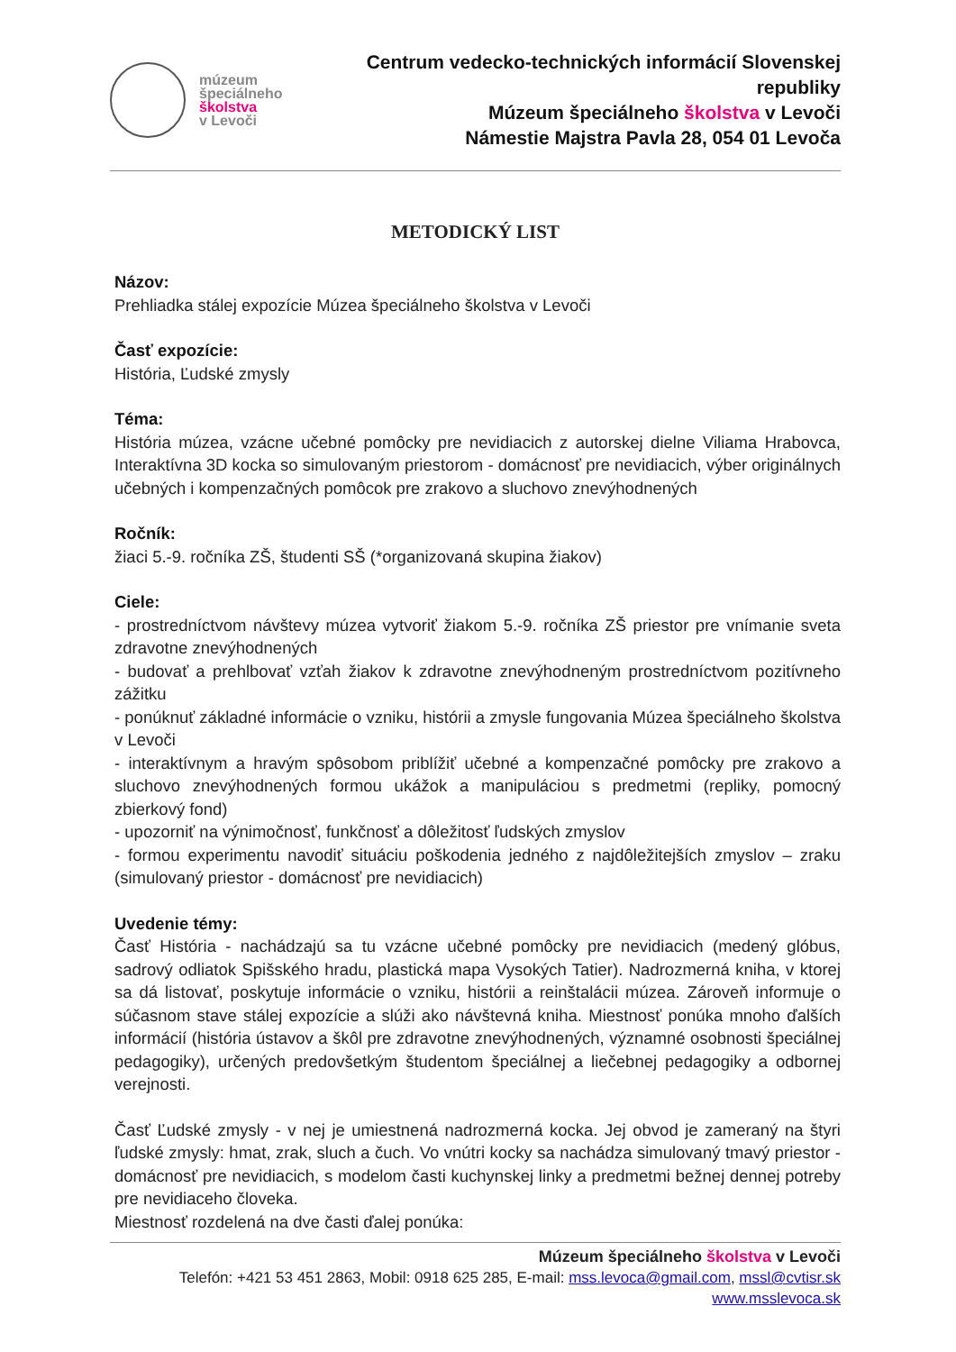múzeum
špeciálneho
školstva
v Levoči
Centrum vedecko-technických informácií Slovenskej republiky
Múzeum špeciálneho školstva v Levoči
Námestie Majstra Pavla 28, 054 01 Levoča
METODICKÝ LIST
Názov:
Prehliadka stálej expozície Múzea špeciálneho školstva v Levoči
Časť expozície:
História, Ľudské zmysly
Téma:
História múzea, vzácne učebné pomôcky pre nevidiacich z autorskej dielne Viliama Hrabovca, Interaktívna 3D kocka so simulovaným priestorom - domácnosť pre nevidiacich, výber originálnych učebných i kompenzačných pomôcok pre zrakovo a sluchovo znevýhodnených
Ročník:
žiaci 5.-9. ročníka ZŠ, študenti SŠ (*organizovaná skupina žiakov)
Ciele:
- prostredníctvom návštevy múzea vytvoriť žiakom 5.-9. ročníka ZŠ priestor pre vnímanie sveta zdravotne znevýhodnených
- budovať a prehlbovať vzťah žiakov k zdravotne znevýhodneným prostredníctvom pozitívneho zážitku
- ponúknuť základné informácie o vzniku, histórii a zmysle fungovania Múzea špeciálneho školstva v Levoči
- interaktívnym a hravým spôsobom priblížiť učebné a kompenzačné pomôcky pre zrakovo a sluchovo znevýhodnených formou ukážok a manipuláciou s predmetmi (repliky, pomocný zbierkový fond)
- upozorniť na výnimočnosť, funkčnosť a dôležitosť ľudských zmyslov
- formou experimentu navodiť situáciu poškodenia jedného z najdôležitejších zmyslov – zraku (simulovaný priestor - domácnosť pre nevidiacich)
Uvedenie témy:
Časť História - nachádzajú sa tu vzácne učebné pomôcky pre nevidiacich (medený glóbus, sadrový odliatok Spišského hradu, plastická mapa Vysokých Tatier). Nadrozmerná kniha, v ktorej sa dá listovať, poskytuje informácie o vzniku, histórii a reinštalácii múzea. Zároveň informuje o súčasnom stave stálej expozície a slúži ako návštevná kniha. Miestnosť ponúka mnoho ďalších informácií (história ústavov a škôl pre zdravotne znevýhodnených, významné osobnosti špeciálnej pedagogiky), určených predovšetkým študentom špeciálnej a liečebnej pedagogiky a odbornej verejnosti.
Časť Ľudské zmysly - v nej je umiestnená nadrozmerná kocka. Jej obvod je zameraný na štyri ľudské zmysly: hmat, zrak, sluch a čuch. Vo vnútri kocky sa nachádza simulovaný tmavý priestor - domácnosť pre nevidiacich, s modelom časti kuchynskej linky a predmetmi bežnej dennej potreby pre nevidiaceho človeka.
Miestnosť rozdelená na dve časti ďalej ponúka:
Múzeum špeciálneho školstva v Levoči
Telefón: +421 53 451 2863, Mobil: 0918 625 285, E-mail: mss.levoca@gmail.com, mssl@cvtisr.sk
www.msslevoca.sk